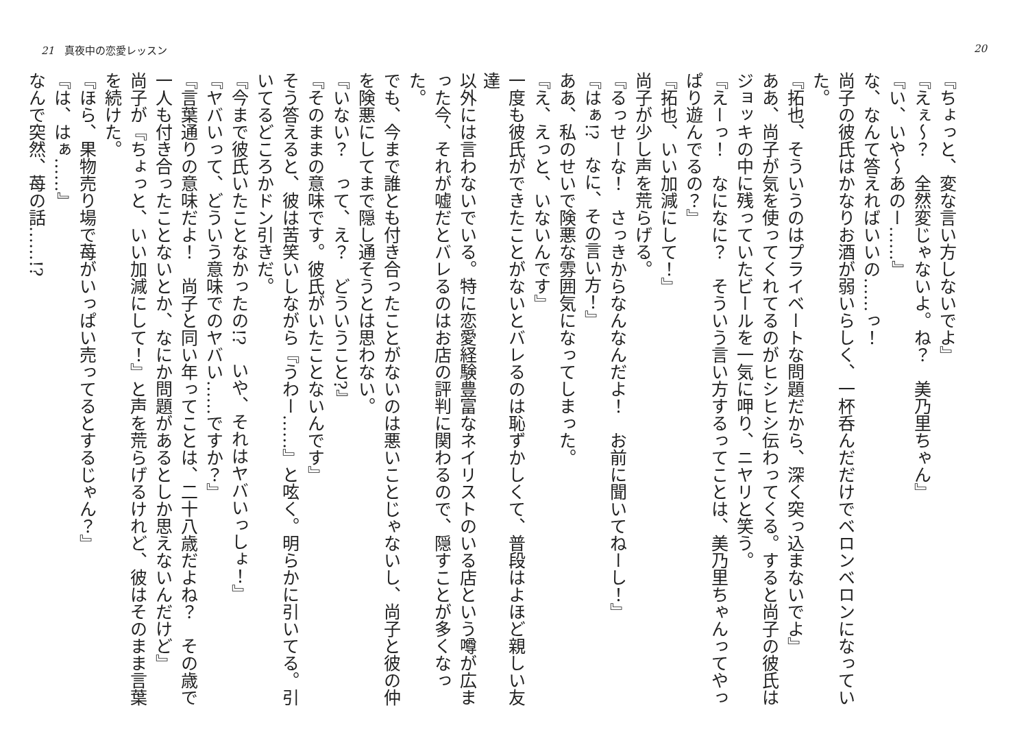21　真夜中の恋愛レッスン 20
『ちょっと、変な言い方しないでよ』
『えぇ～？　全然変じゃないよ。ね？　美乃里ちゃん』
『い、いや～あのー……』
な、なんて答えればいいの……っ！
尚子の彼氏はかなりお酒が弱いらしく、一杯呑んだだけでベロンベロンになっていた。
『拓也、そういうのはプライベートな問題だから、深く突っ込まないでよ』
ああ、尚子が気を使ってくれてるのがヒシヒシ伝わってくる。すると尚子の彼氏はジョッキの中に残っていたビールを一気に呷り、ニヤリと笑う。
『えーっ！　なになに？　そういう言い方するってことは、美乃里ちゃんってやっぱり遊んでるの？』
『拓也、いい加減にして！』
尚子が少し声を荒らげる。
『るっせーな！　さっきからなんなんだよ！　お前に聞いてねーし！』
『はぁ!?　なに、その言い方！』
ああ、私のせいで険悪な雰囲気になってしまった。
『え、えっと、いないんです』
一度も彼氏ができたことがないとバレるのは恥ずかしくて、普段はよほど親しい友達
以外には言わないでいる。特に恋愛経験豊富なネイリストのいる店という噂が広まった今、それが嘘だとバレるのはお店の評判に関わるので、隠すことが多くなった。
でも、今まで誰とも付き合ったことがないのは悪いことじゃないし、尚子と彼の仲を険悪にしてまで隠し通そうとは思わない。
『いない？　って、え？　どういうこと?』
『そのままの意味です。彼氏がいたことないんです』
そう答えると、彼は苦笑いしながら『うわー……』と呟く。明らかに引いてる。引いてるどころかドン引きだ。
『今まで彼氏いたことなかったの!?　いや、それはヤバいっしょ！』
『ヤバいって、どういう意味でのヤバい……ですか？』
『言葉通りの意味だよ！　尚子と同い年ってことは、二十八歳だよね？　その歳で一人も付き合ったことないとか、なにか問題があるとしか思えないんだけど』
尚子が『ちょっと、いい加減にして！』と声を荒らげるけれど、彼はそのまま言葉を続けた。
『ほら、果物売り場で苺がいっぱい売ってるとするじゃん？』
『は、はぁ……』
なんで突然、苺の話……!?